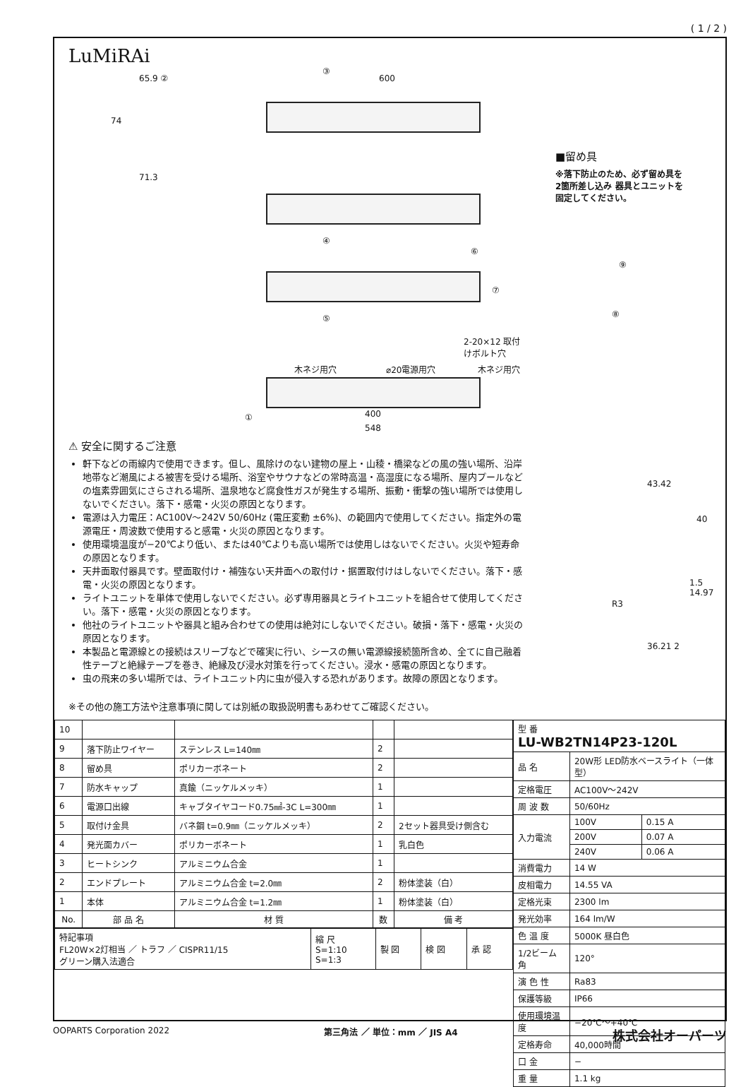( 1 / 2 )
LuMiRAi
65.9 ②
74
71.3
③
600
④
⑥
⑦
⑤
2-20×12 取付けボルト穴
木ネジ用穴 ⌀20電源用穴 木ネジ用穴
① 400
548
⚠ 安全に関するご注意
軒下などの雨線内で使用できます。但し、風除けのない建物の屋上・山稜・橋梁などの風の強い場所、沿岸地帯など潮風による被害を受ける場所、浴室やサウナなどの常時高温・高湿度になる場所、屋内プールなどの塩素雰囲気にさらされる場所、温泉地など腐食性ガスが発生する場所、振動・衝撃の強い場所では使用しないでください。落下・感電・火災の原因となります。
電源は入力電圧：AC100V～242V 50/60Hz (電圧変動 ±6%)、の範囲内で使用してください。指定外の電源電圧・周波数で使用すると感電・火災の原因となります。
使用環境温度が−20℃より低い、または40℃よりも高い場所では使用しはないでください。火災や短寿命の原因となります。
天井面取付器具です。壁面取付け・補強ない天井面への取付け・据置取付けはしないでください。落下・感電・火災の原因となります。
ライトユニットを単体で使用しないでください。必ず専用器具とライトユニットを組合せて使用してください。落下・感電・火災の原因となります。
他社のライトユニットや器具と組み合わせての使用は絶対にしないでください。破損・落下・感電・火災の原因となります。
本製品と電源線との接続はスリーブなどで確実に行い、シースの無い電源線接続箇所含め、全てに自己融着性テープと絶縁テープを巻き、絶縁及び浸水対策を行ってください。浸水・感電の原因となります。
虫の飛来の多い場所では、ライトユニット内に虫が侵入する恐れがあります。故障の原因となります。
※その他の施工方法や注意事項に関しては別紙の取扱説明書もあわせてご確認ください。
■留め具
※落下防止のため、必ず留め具を
2箇所差し込み 器具とユニットを
固定してください。
⑨
⑧
43.42
40
1.5 14.97
R3
36.21 2
| 10 | | | | |
| 9 | 落下防止ワイヤー | ステンレス L=140㎜ | 2 | |
| 8 | 留め具 | ポリカーボネート | 2 | |
| 7 | 防水キャップ | 真鍮（ニッケルメッキ） | 1 | |
| 6 | 電源口出線 | キャブタイヤコード0.75㎟-3C L=300㎜ | 1 | |
| 5 | 取付け金具 | バネ鋼 t=0.9㎜（ニッケルメッキ） | 2 | 2セット器具受け側含む |
| 4 | 発光面カバー | ポリカーボネート | 1 | 乳白色 |
| 3 | ヒートシンク | アルミニウム合金 | 1 | |
| 2 | エンドプレート | アルミニウム合金 t=2.0㎜ | 2 | 粉体塗装（白） |
| 1 | 本体 | アルミニウム合金 t=1.2㎜ | 1 | 粉体塗装（白） |
| No. | 部 品 名 | 材 質 | 数 | 備 考 |
| 特記事項 FL20W×2灯相当 ／ トラフ ／ CISPR11/15 グリーン購入法適合 | 縮 尺 S=1:10 S=1:3 | 製 図 | 検 図 | 承 認 |
| 型 番 LU-WB2TN14P23-120L | | |
| 品 名 | 20W形 LED防水ベースライト（一体型） | |
| 定格電圧 | AC100V～242V | |
| 周 波 数 | 50/60Hz | |
| 入力電流 | 100V | 0.15 A |
| | 200V | 0.07 A |
| | 240V | 0.06 A |
| 消費電力 | 14 W | |
| 皮相電力 | 14.55 VA | |
| 定格光束 | 2300 lm | |
| 発光効率 | 164 lm/W | |
| 色 温 度 | 5000K 昼白色 | |
| 1/2ビーム角 | 120° | |
| 演 色 性 | Ra83 | |
| 保護等級 | IP66 | |
| 使用環境温度 | −20℃～+40℃ | |
| 定格寿命 | 40,000時間 | |
| 口 金 | − | |
| 重 量 | 1.1 kg | |
OOPARTS Corporation 2022 第三角法 ／ 単位：mm ／ JIS A4 株式会社オーパーツ